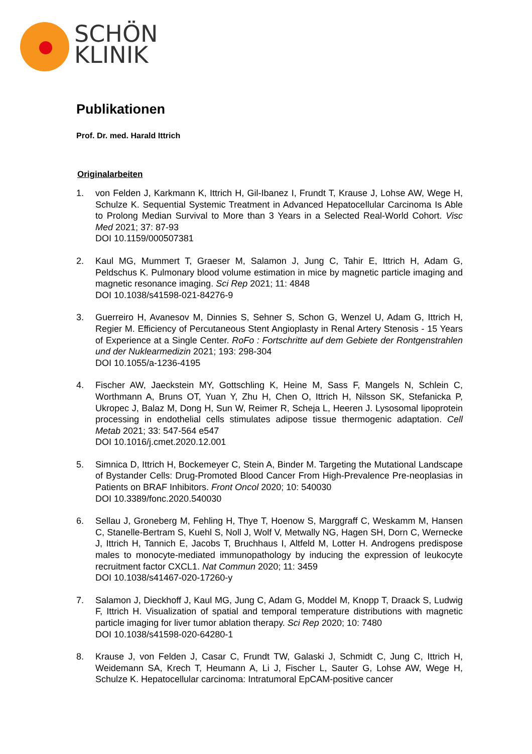SCHÖN
KLINIK
Publikationen
Prof. Dr. med. Harald Ittrich
Originalarbeiten
1. von Felden J, Karkmann K, Ittrich H, Gil-Ibanez I, Frundt T, Krause J, Lohse AW, Wege H, Schulze K. Sequential Systemic Treatment in Advanced Hepatocellular Carcinoma Is Able to Prolong Median Survival to More than 3 Years in a Selected Real-World Cohort. Visc Med 2021; 37: 87-93
DOI 10.1159/000507381
2. Kaul MG, Mummert T, Graeser M, Salamon J, Jung C, Tahir E, Ittrich H, Adam G, Peldschus K. Pulmonary blood volume estimation in mice by magnetic particle imaging and magnetic resonance imaging. Sci Rep 2021; 11: 4848
DOI 10.1038/s41598-021-84276-9
3. Guerreiro H, Avanesov M, Dinnies S, Sehner S, Schon G, Wenzel U, Adam G, Ittrich H, Regier M. Efficiency of Percutaneous Stent Angioplasty in Renal Artery Stenosis - 15 Years of Experience at a Single Center. RoFo : Fortschritte auf dem Gebiete der Rontgenstrahlen und der Nuklearmedizin 2021; 193: 298-304
DOI 10.1055/a-1236-4195
4. Fischer AW, Jaeckstein MY, Gottschling K, Heine M, Sass F, Mangels N, Schlein C, Worthmann A, Bruns OT, Yuan Y, Zhu H, Chen O, Ittrich H, Nilsson SK, Stefanicka P, Ukropec J, Balaz M, Dong H, Sun W, Reimer R, Scheja L, Heeren J. Lysosomal lipoprotein processing in endothelial cells stimulates adipose tissue thermogenic adaptation. Cell Metab 2021; 33: 547-564 e547
DOI 10.1016/j.cmet.2020.12.001
5. Simnica D, Ittrich H, Bockemeyer C, Stein A, Binder M. Targeting the Mutational Landscape of Bystander Cells: Drug-Promoted Blood Cancer From High-Prevalence Pre-neoplasias in Patients on BRAF Inhibitors. Front Oncol 2020; 10: 540030
DOI 10.3389/fonc.2020.540030
6. Sellau J, Groneberg M, Fehling H, Thye T, Hoenow S, Marggraff C, Weskamm M, Hansen C, Stanelle-Bertram S, Kuehl S, Noll J, Wolf V, Metwally NG, Hagen SH, Dorn C, Wernecke J, Ittrich H, Tannich E, Jacobs T, Bruchhaus I, Altfeld M, Lotter H. Androgens predispose males to monocyte-mediated immunopathology by inducing the expression of leukocyte recruitment factor CXCL1. Nat Commun 2020; 11: 3459
DOI 10.1038/s41467-020-17260-y
7. Salamon J, Dieckhoff J, Kaul MG, Jung C, Adam G, Moddel M, Knopp T, Draack S, Ludwig F, Ittrich H. Visualization of spatial and temporal temperature distributions with magnetic particle imaging for liver tumor ablation therapy. Sci Rep 2020; 10: 7480
DOI 10.1038/s41598-020-64280-1
8. Krause J, von Felden J, Casar C, Frundt TW, Galaski J, Schmidt C, Jung C, Ittrich H, Weidemann SA, Krech T, Heumann A, Li J, Fischer L, Sauter G, Lohse AW, Wege H, Schulze K. Hepatocellular carcinoma: Intratumoral EpCAM-positive cancer